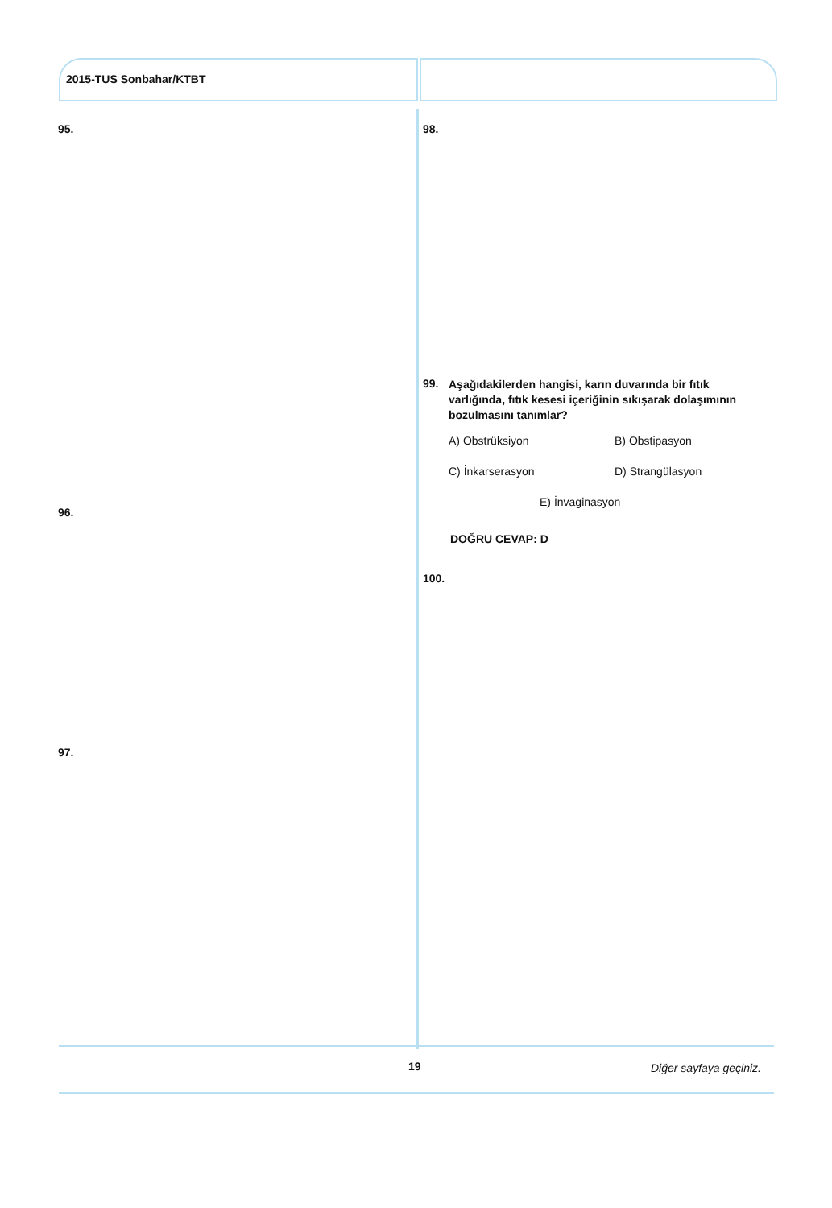2015-TUS Sonbahar/KTBT
95.
96.
97.
98.
99.
Aşağıdakilerden hangisi, karın duvarında bir fıtık varlığında, fıtık kesesi içeriğinin sıkışarak dolaşımının bozulmasını tanımlar?
A) Obstrüksiyon B) Obstipasyon
C) İnkarserasyon D) Strangülasyon
E) İnvaginasyon
DOĞRU CEVAP: D
100.
19 Diğer sayfaya geçiniz.